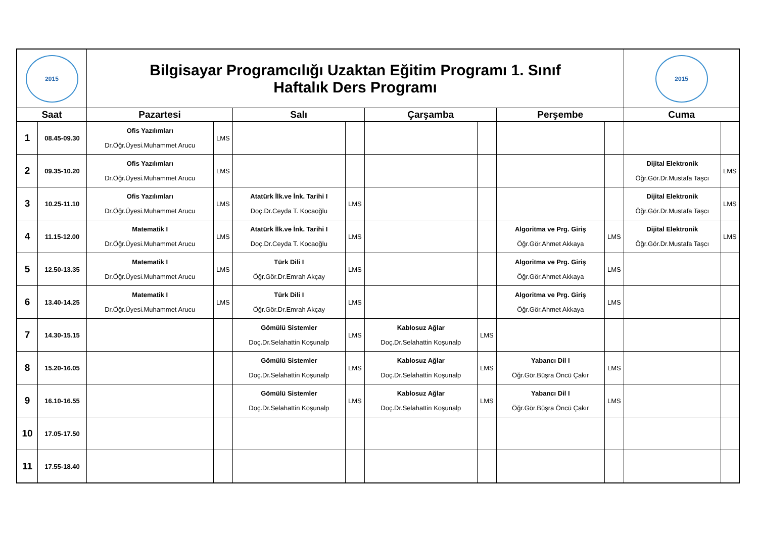| 2015 | | Bilgisayar Programcılığı Uzaktan Eğitim Programı 1. Sınıf Haftalık Ders Programı | | | | | | | | 2015 | |
| Saat | | Pazartesi | | Salı | | Çarşamba | | Perşembe | | Cuma | |
| 1 | 08.45-09.30 | Ofis Yazılımları Dr.Öğr.Üyesi.Muhammet Arucu | LMS | | | | | | | | |
| 2 | 09.35-10.20 | Ofis Yazılımları Dr.Öğr.Üyesi.Muhammet Arucu | LMS | | | | | | | Dijital Elektronik Öğr.Gör.Dr.Mustafa Taşcı | LMS |
| 3 | 10.25-11.10 | Ofis Yazılımları Dr.Öğr.Üyesi.Muhammet Arucu | LMS | Atatürk İlk.ve İnk. Tarihi I Doç.Dr.Ceyda T. Kocaoğlu | LMS | | | | | Dijital Elektronik Öğr.Gör.Dr.Mustafa Taşcı | LMS |
| 4 | 11.15-12.00 | Matematik I Dr.Öğr.Üyesi.Muhammet Arucu | LMS | Atatürk İlk.ve İnk. Tarihi I Doç.Dr.Ceyda T. Kocaoğlu | LMS | | | Algoritma ve Prg. Giriş Öğr.Gör.Ahmet Akkaya | LMS | Dijital Elektronik Öğr.Gör.Dr.Mustafa Taşcı | LMS |
| 5 | 12.50-13.35 | Matematik I Dr.Öğr.Üyesi.Muhammet Arucu | LMS | Türk Dili I Öğr.Gör.Dr.Emrah Akçay | LMS | | | Algoritma ve Prg. Giriş Öğr.Gör.Ahmet Akkaya | LMS | | |
| 6 | 13.40-14.25 | Matematik I Dr.Öğr.Üyesi.Muhammet Arucu | LMS | Türk Dili I Öğr.Gör.Dr.Emrah Akçay | LMS | | | Algoritma ve Prg. Giriş Öğr.Gör.Ahmet Akkaya | LMS | | |
| 7 | 14.30-15.15 | | | Gömülü Sistemler Doç.Dr.Selahattin Koşunalp | LMS | Kablosuz Ağlar Doç.Dr.Selahattin Koşunalp | LMS | | | | |
| 8 | 15.20-16.05 | | | Gömülü Sistemler Doç.Dr.Selahattin Koşunalp | LMS | Kablosuz Ağlar Doç.Dr.Selahattin Koşunalp | LMS | Yabancı Dil I Öğr.Gör.Büşra Öncü Çakır | LMS | | |
| 9 | 16.10-16.55 | | | Gömülü Sistemler Doç.Dr.Selahattin Koşunalp | LMS | Kablosuz Ağlar Doç.Dr.Selahattin Koşunalp | LMS | Yabancı Dil I Öğr.Gör.Büşra Öncü Çakır | LMS | | |
| 10 | 17.05-17.50 | | | | | | | | | | |
| 11 | 17.55-18.40 | | | | | | | | | | |